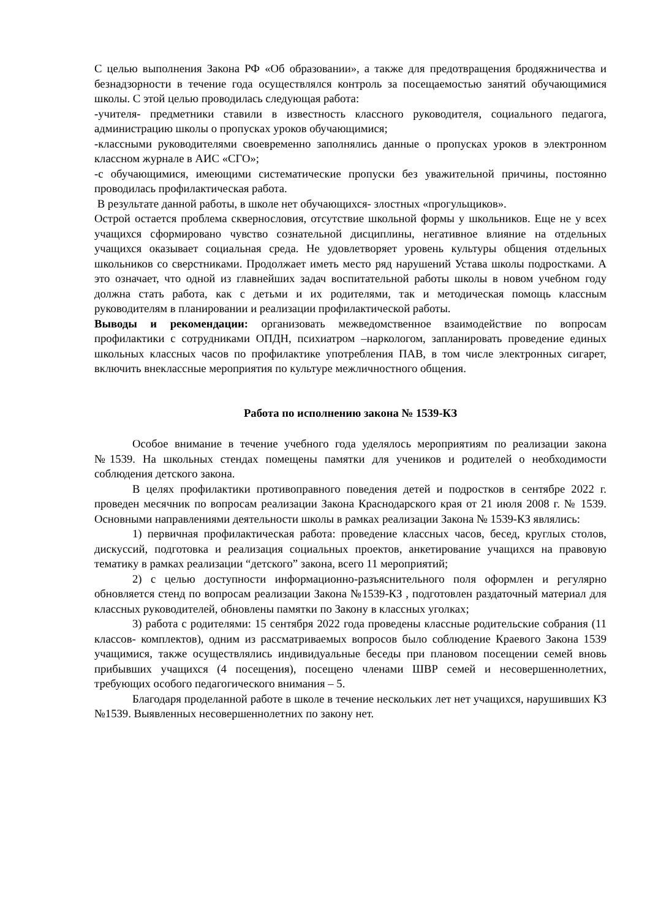С целью выполнения Закона РФ «Об образовании», а также для предотвращения бродяжничества и безнадзорности в течение года осуществлялся контроль за посещаемостью занятий обучающимися школы. С этой целью проводилась следующая работа:
-учителя- предметники ставили в известность классного руководителя, социального педагога, администрацию школы о пропусках уроков обучающимися;
-классными руководителями своевременно заполнялись данные о пропусках уроков в электронном классном журнале в АИС «СГО»;
-с обучающимися, имеющими систематические пропуски без уважительной причины, постоянно проводилась профилактическая работа.
В результате данной работы, в школе нет обучающихся- злостных «прогульщиков».
Острой остается проблема сквернословия, отсутствие школьной формы у школьников. Еще не у всех учащихся сформировано чувство сознательной дисциплины, негативное влияние на отдельных учащихся оказывает социальная среда. Не удовлетворяет уровень культуры общения отдельных школьников со сверстниками. Продолжает иметь место ряд нарушений Устава школы подростками. А это означает, что одной из главнейших задач воспитательной работы школы в новом учебном году должна стать работа, как с детьми и их родителями, так и методическая помощь классным руководителям в планировании и реализации профилактической работы.
Выводы и рекомендации: организовать межведомственное взаимодействие по вопросам профилактики с сотрудниками ОПДН, психиатром –наркологом, запланировать проведение единых школьных классных часов по профилактике употребления ПАВ, в том числе электронных сигарет, включить внеклассные мероприятия по культуре межличностного общения.
Работа по исполнению закона № 1539-КЗ
Особое внимание в течение учебного года уделялось мероприятиям по реализации закона №1539. На школьных стендах помещены памятки для учеников и родителей о необходимости соблюдения детского закона.
В целях профилактики противоправного поведения детей и подростков в сентябре 2022 г. проведен месячник по вопросам реализации Закона Краснодарского края от 21 июля 2008 г. № 1539. Основными направлениями деятельности школы в рамках реализации Закона № 1539-КЗ являлись:
1) первичная профилактическая работа: проведение классных часов, бесед, круглых столов, дискуссий, подготовка и реализация социальных проектов, анкетирование учащихся на правовую тематику в рамках реализации “детского” закона, всего 11 мероприятий;
2) с целью доступности информационно-разъяснительного поля оформлен и регулярно обновляется стенд по вопросам реализации Закона №1539-КЗ , подготовлен раздаточный материал для классных руководителей, обновлены памятки по Закону в классных уголках;
3) работа с родителями: 15 сентября 2022 года проведены классные родительские собрания (11 классов- комплектов), одним из рассматриваемых вопросов было соблюдение Краевого Закона 1539 учащимися, также осуществлялись индивидуальные беседы при плановом посещении семей вновь прибывших учащихся (4 посещения), посещено членами ШВР семей и несовершеннолетних, требующих особого педагогического внимания – 5.
Благодаря проделанной работе в школе в течение нескольких лет нет учащихся, нарушивших КЗ №1539. Выявленных несовершеннолетних по закону нет.